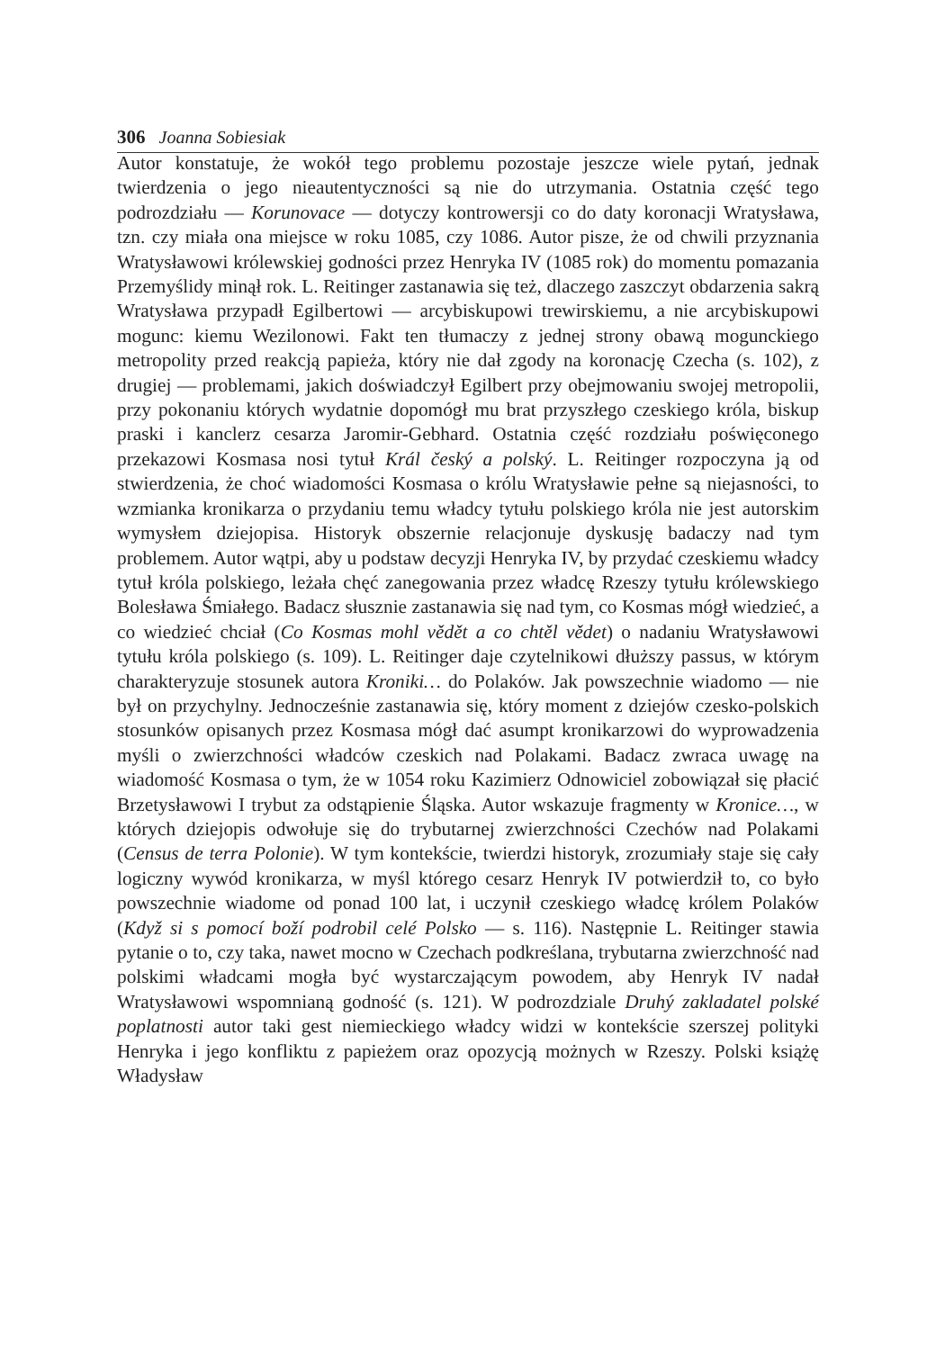306 Joanna Sobiesiak
Autor konstatuje, że wokół tego problemu pozostaje jeszcze wiele pytań, jednak twierdzenia o jego nieautentyczności są nie do utrzymania. Ostatnia część tego podrozdziału — Korunovace — dotyczy kontrowersji co do daty koronacji Wratysława, tzn. czy miała ona miejsce w roku 1085, czy 1086. Autor pisze, że od chwili przyznania Wratysławowi królewskiej godności przez Henryka IV (1085 rok) do momentu pomazania Przemyślidy minął rok. L. Reitinger zastanawia się też, dlaczego zaszczyt obdarzenia sakrą Wratysława przypadł Egilbertowi — arcybiskupowi trewirskiemu, a nie arcybiskupowi mogunc: kiemu Wezilonowi. Fakt ten tłumaczy z jednej strony obawą mogunckiego metropolity przed reakcją papieża, który nie dał zgody na koronację Czecha (s. 102), z drugiej — problemami, jakich doświadczył Egilbert przy obejmowaniu swojej metropolii, przy pokonaniu których wydatnie dopomógł mu brat przyszłego czeskiego króla, biskup praski i kanclerz cesarza Jaromir-Gebhard. Ostatnia część rozdziału poświęconego przekazowi Kosmasa nosi tytuł Král český a polský. L. Reitinger rozpoczyna ją od stwierdzenia, że choć wiadomości Kosmasa o królu Wratysławie pełne są niejasności, to wzmianka kronikarza o przydaniu temu władcy tytułu polskiego króla nie jest autorskim wymysłem dziejopisa. Historyk obszernie relacjonuje dyskusję badaczy nad tym problemem. Autor wątpi, aby u podstaw decyzji Henryka IV, by przydać czeskiemu władcy tytuł króla polskiego, leżała chęć zanegowania przez władcę Rzeszy tytułu królewskiego Bolesława Śmiałego. Badacz słusznie zastanawia się nad tym, co Kosmas mógł wiedzieć, a co wiedzieć chciał (Co Kosmas mohl vědět a co chtěl vědet) o nadaniu Wratysławowi tytułu króla polskiego (s. 109). L. Reitinger daje czytelnikowi dłuższy passus, w którym charakteryzuje stosunek autora Kroniki… do Polaków. Jak powszechnie wiadomo — nie był on przychylny. Jednocześnie zastanawia się, który moment z dziejów czesko-polskich stosunków opisanych przez Kosmasa mógł dać asumpt kronikarzowi do wyprowadzenia myśli o zwierzchności władców czeskich nad Polakami. Badacz zwraca uwagę na wiadomość Kosmasa o tym, że w 1054 roku Kazimierz Odnowiciel zobowiązał się płacić Brzetysławowi I trybut za odstąpienie Śląska. Autor wskazuje fragmenty w Kronice…, w których dziejopis odwołuje się do trybutarnej zwierzchności Czechów nad Polakami (Census de terra Polonie). W tym kontekście, twierdzi historyk, zrozumiały staje się cały logiczny wywód kronikarza, w myśl którego cesarz Henryk IV potwierdził to, co było powszechnie wiadome od ponad 100 lat, i uczynił czeskiego władcę królem Polaków (Když si s pomocí boží podrobil celé Polsko — s. 116). Następnie L. Reitinger stawia pytanie o to, czy taka, nawet mocno w Czechach podkreślana, trybutarna zwierzchność nad polskimi władcami mogła być wystarczającym powodem, aby Henryk IV nadał Wratysławowi wspomnianą godność (s. 121). W podrozdziale Druhý zakladatel polské poplatnosti autor taki gest niemieckiego władcy widzi w kontekście szerszej polityki Henryka i jego konfliktu z papieżem oraz opozycją możnych w Rzeszy. Polski książę Władysław